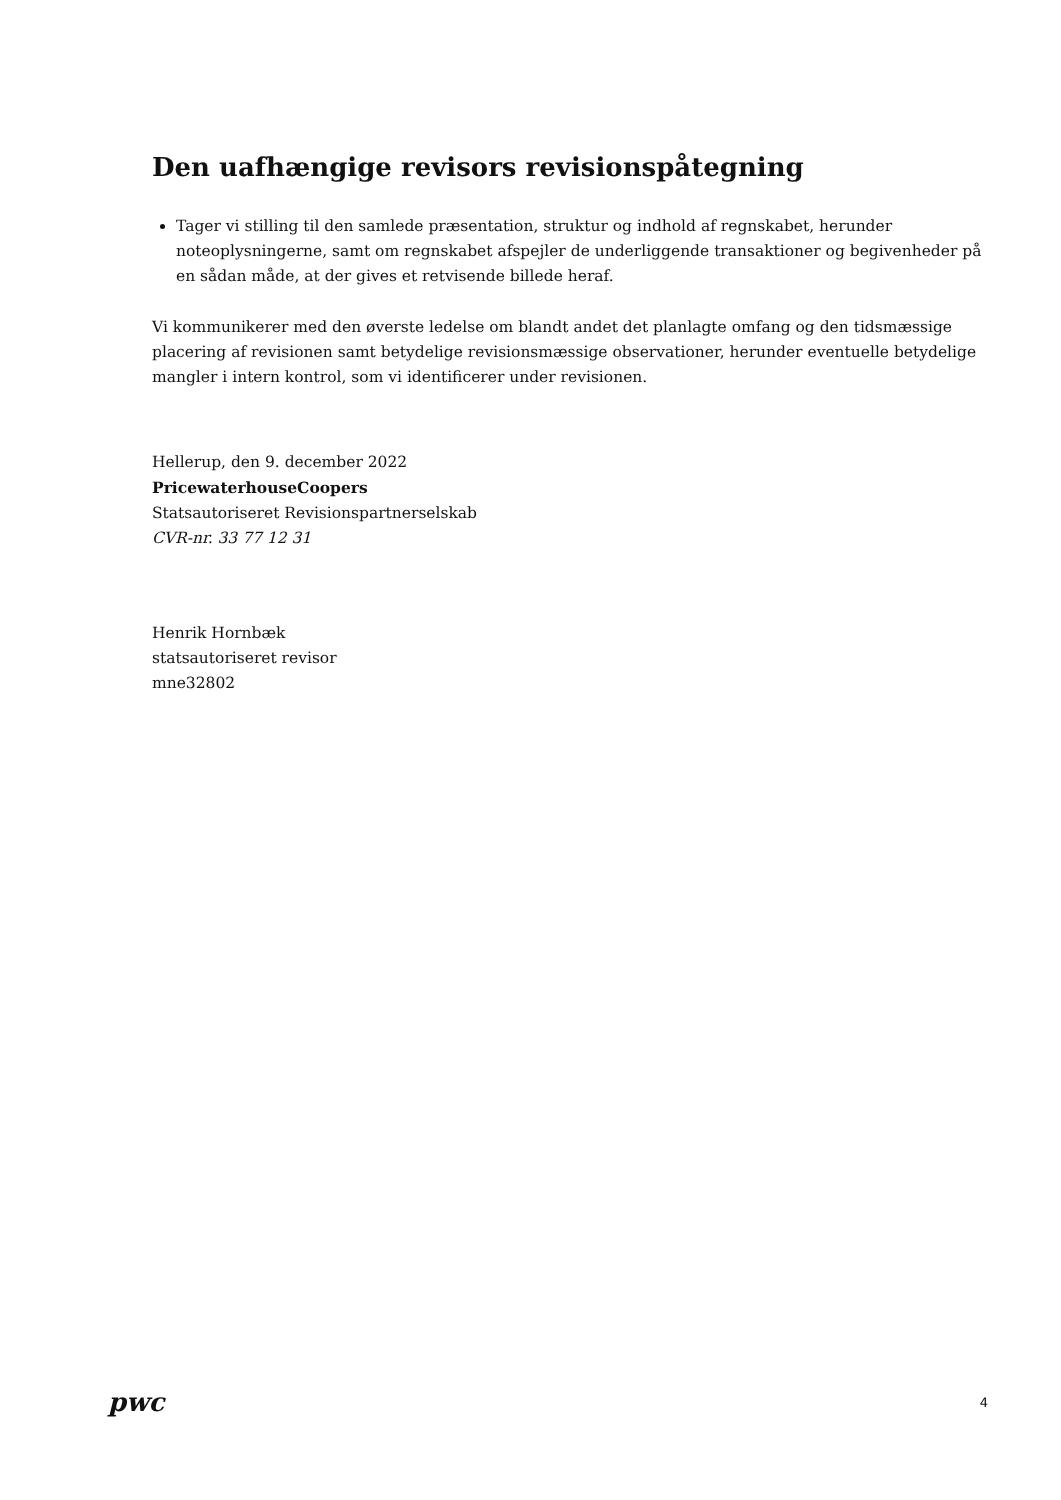Den uafhængige revisors revisionspåtegning
Tager vi stilling til den samlede præsentation, struktur og indhold af regnskabet, herunder noteoplysningerne, samt om regnskabet afspejler de underliggende transaktioner og begivenheder på en sådan måde, at der gives et retvisende billede heraf.
Vi kommunikerer med den øverste ledelse om blandt andet det planlagte omfang og den tidsmæssige placering af revisionen samt betydelige revisionsmæssige observationer, herunder eventuelle betydelige mangler i intern kontrol, som vi identificerer under revisionen.
Hellerup, den 9. december 2022
PricewaterhouseCoopers
Statsautoriseret Revisionspartnerselskab
CVR-nr. 33 77 12 31
Henrik Hornbæk
statsautoriseret revisor
mne32802
pwc
4